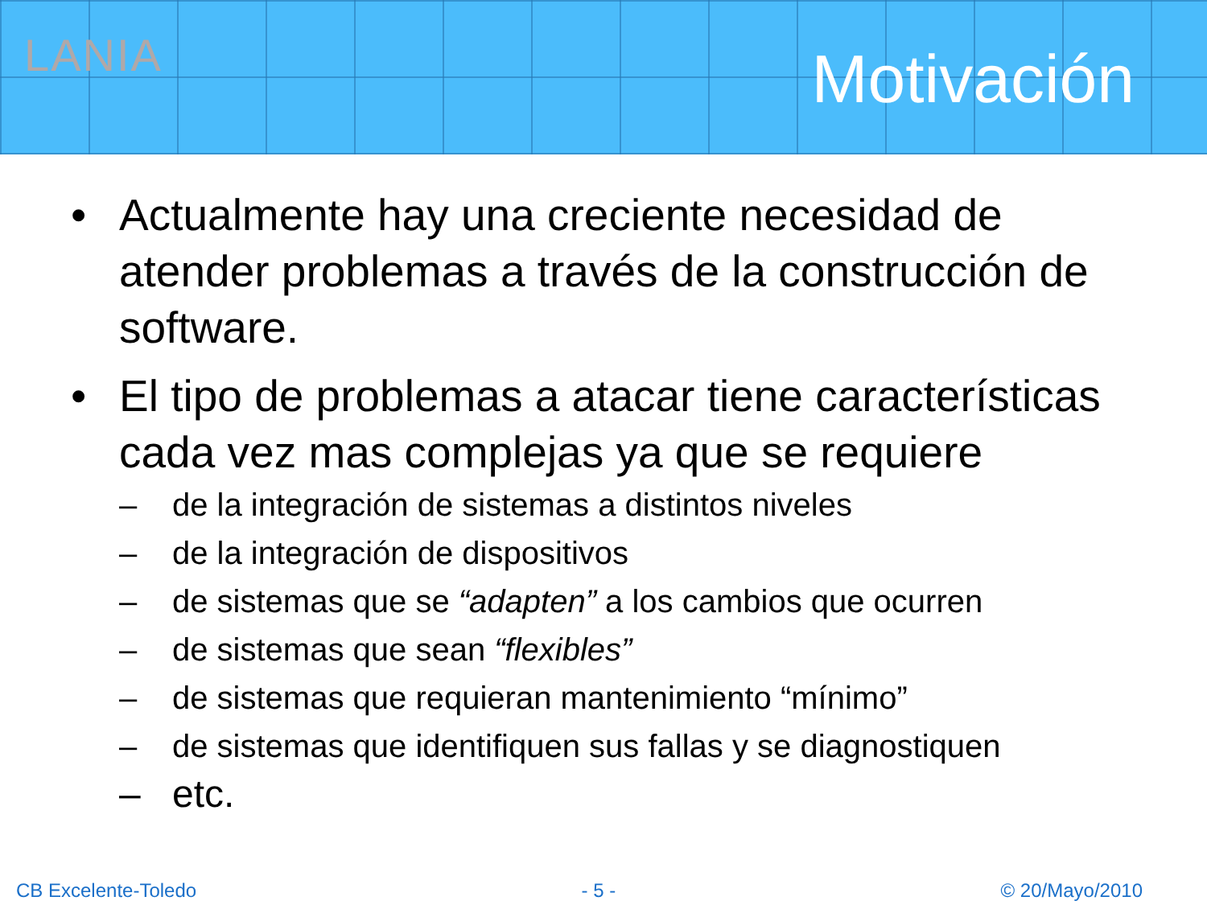LANIA
Motivación
• Actualmente hay una creciente necesidad de atender problemas a través de la construcción de software.
• El tipo de problemas a atacar tiene características cada vez mas complejas ya que se requiere
– de la integración de sistemas a distintos niveles
– de la integración de dispositivos
– de sistemas que se “adapten” a los cambios que ocurren
– de sistemas que sean “flexibles”
– de sistemas que requieran mantenimiento “mínimo”
– de sistemas que identifiquen sus fallas y se diagnostiquen
– etc.
CB Excelente-Toledo - 5 - © 20/Mayo/2010